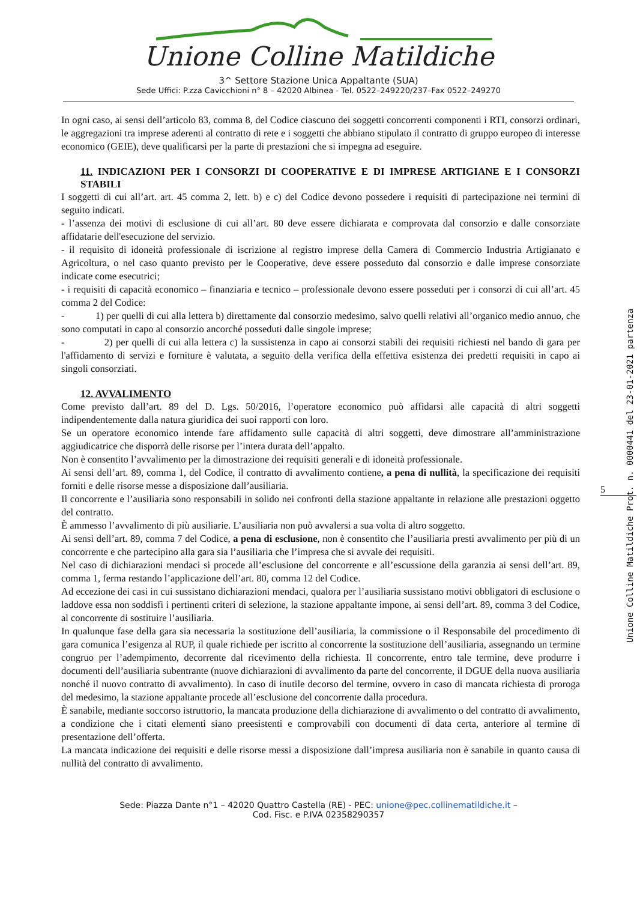Unione Colline Matildiche
3^ Settore Stazione Unica Appaltante (SUA)
Sede Uffici: P.zza Cavicchioni n° 8 – 42020 Albinea - Tel. 0522–249220/237–Fax 0522–249270
In ogni caso, ai sensi dell’articolo 83, comma 8, del Codice ciascuno dei soggetti concorrenti componenti i RTI, consorzi ordinari, le aggregazioni tra imprese aderenti al contratto di rete e i soggetti che abbiano stipulato il contratto di gruppo europeo di interesse economico (GEIE), deve qualificarsi per la parte di prestazioni che si impegna ad eseguire.
11. INDICAZIONI PER I CONSORZI DI COOPERATIVE E DI IMPRESE ARTIGIANE E I CONSORZI STABILI
I soggetti di cui all’art. art. 45 comma 2, lett. b) e c) del Codice devono possedere i requisiti di partecipazione nei termini di seguito indicati.
- l’assenza dei motivi di esclusione di cui all’art. 80 deve essere dichiarata e comprovata dal consorzio e dalle consorziate affidatarie dell'esecuzione del servizio.
- il requisito di idoneità professionale di iscrizione al registro imprese della Camera di Commercio Industria Artigianato e Agricoltura, o nel caso quanto previsto per le Cooperative, deve essere posseduto dal consorzio e dalle imprese consorziate indicate come esecutrici;
- i requisiti di capacità economico – finanziaria e tecnico – professionale devono essere posseduti per i consorzi di cui all’art. 45 comma 2 del Codice:
- 1) per quelli di cui alla lettera b) direttamente dal consorzio medesimo, salvo quelli relativi all’organico medio annuo, che sono computati in capo al consorzio ancorché posseduti dalle singole imprese;
- 2) per quelli di cui alla lettera c) la sussistenza in capo ai consorzi stabili dei requisiti richiesti nel bando di gara per l'affidamento di servizi e forniture è valutata, a seguito della verifica della effettiva esistenza dei predetti requisiti in capo ai singoli consorziati.
12. AVVALIMENTO
Come previsto dall’art. 89 del D. Lgs. 50/2016, l’operatore economico può affidarsi alle capacità di altri soggetti indipendentemente dalla natura giuridica dei suoi rapporti con loro.
Se un operatore economico intende fare affidamento sulle capacità di altri soggetti, deve dimostrare all’amministrazione aggiudicatrice che disporrà delle risorse per l’intera durata dell’appalto.
Non è consentito l’avvalimento per la dimostrazione dei requisiti generali e di idoneità professionale.
Ai sensi dell’art. 89, comma 1, del Codice, il contratto di avvalimento contiene, a pena di nullità, la specificazione dei requisiti forniti e delle risorse messe a disposizione dall’ausiliaria.
Il concorrente e l’ausiliaria sono responsabili in solido nei confronti della stazione appaltante in relazione alle prestazioni oggetto del contratto.
È ammesso l’avvalimento di più ausiliarie. L’ausiliaria non può avvalersi a sua volta di altro soggetto.
Ai sensi dell’art. 89, comma 7 del Codice, a pena di esclusione, non è consentito che l’ausiliaria presti avvalimento per più di un concorrente e che partecipino alla gara sia l’ausiliaria che l’impresa che si avvale dei requisiti.
Nel caso di dichiarazioni mendaci si procede all’esclusione del concorrente e all’escussione della garanzia ai sensi dell’art. 89, comma 1, ferma restando l’applicazione dell’art. 80, comma 12 del Codice.
Ad eccezione dei casi in cui sussistano dichiarazioni mendaci, qualora per l’ausiliaria sussistano motivi obbligatori di esclusione o laddove essa non soddisfi i pertinenti criteri di selezione, la stazione appaltante impone, ai sensi dell’art. 89, comma 3 del Codice, al concorrente di sostituire l’ausiliaria.
In qualunque fase della gara sia necessaria la sostituzione dell’ausiliaria, la commissione o il Responsabile del procedimento di gara comunica l’esigenza al RUP, il quale richiede per iscritto al concorrente la sostituzione dell’ausiliaria, assegnando un termine congruo per l’adempimento, decorrente dal ricevimento della richiesta. Il concorrente, entro tale termine, deve produrre i documenti dell’ausiliaria subentrante (nuove dichiarazioni di avvalimento da parte del concorrente, il DGUE della nuova ausiliaria nonché il nuovo contratto di avvalimento). In caso di inutile decorso del termine, ovvero in caso di mancata richiesta di proroga del medesimo, la stazione appaltante procede all’esclusione del concorrente dalla procedura.
È sanabile, mediante soccorso istruttorio, la mancata produzione della dichiarazione di avvalimento o del contratto di avvalimento, a condizione che i citati elementi siano preesistenti e comprovabili con documenti di data certa, anteriore al termine di presentazione dell’offerta.
La mancata indicazione dei requisiti e delle risorse messi a disposizione dall’impresa ausiliaria non è sanabile in quanto causa di nullità del contratto di avvalimento.
Sede: Piazza Dante n°1 – 42020 Quattro Castella (RE) - PEC: unione@pec.collinematildiche.it –
Cod. Fisc. e P.IVA 02358290357
5
Unione Colline Matildiche Prot. n. 0000441 del 23-01-2021 partenza